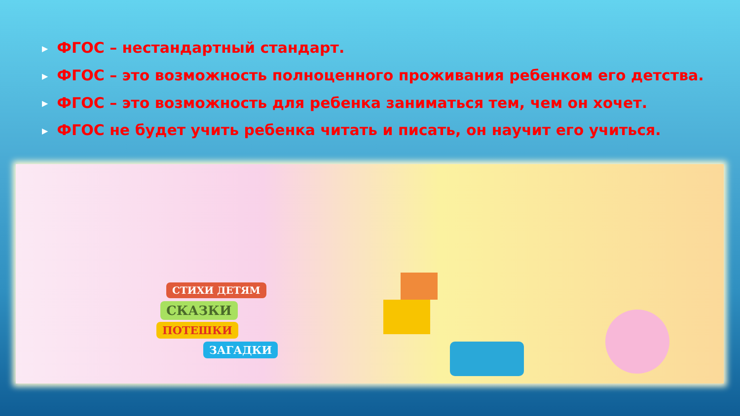▶ ФГОС – нестандартный стандарт.
▶ ФГОС – это возможность полноценного проживания ребенком его детства.
▶ ФГОС – это возможность для ребенка заниматься тем, чем он хочет.
▶ ФГОС не будет учить ребенка читать и писать, он научит его учиться.
СТИХИ ДЕТЯМ
СКАЗКИ
ПОТЕШКИ
ЗАГАДКИ